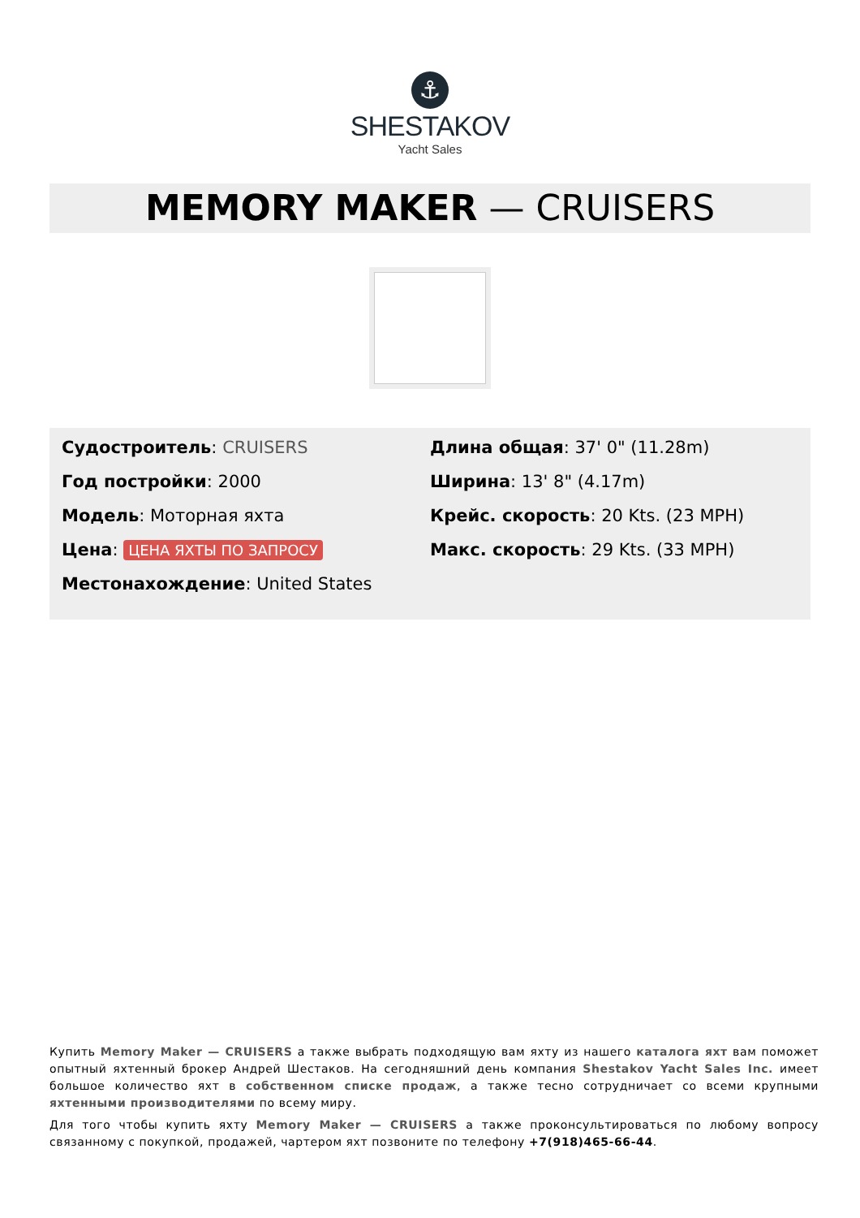⚓
SHESTAKOV
Yacht Sales
MEMORY MAKER — CRUISERS
Судостроитель: CRUISERS
Год постройки: 2000
Модель: Моторная яхта
Цена: ЦЕНА ЯХТЫ ПО ЗАПРОСУ
Местонахождение: United States
Длина общая: 37' 0" (11.28m)
Ширина: 13' 8" (4.17m)
Крейс. скорость: 20 Kts. (23 MPH)
Макс. скорость: 29 Kts. (33 MPH)
Купить Memory Maker — CRUISERS а также выбрать подходящую вам яхту из нашего каталога яхт вам поможет опытный яхтенный брокер Андрей Шестаков. На сегодняшний день компания Shestakov Yacht Sales Inc. имеет большое количество яхт в собственном списке продаж, а также тесно сотрудничает со всеми крупными яхтенными производителями по всему миру.
Для того чтобы купить яхту Memory Maker — CRUISERS а также проконсультироваться по любому вопросу связанному с покупкой, продажей, чартером яхт позвоните по телефону +7(918)465-66-44.